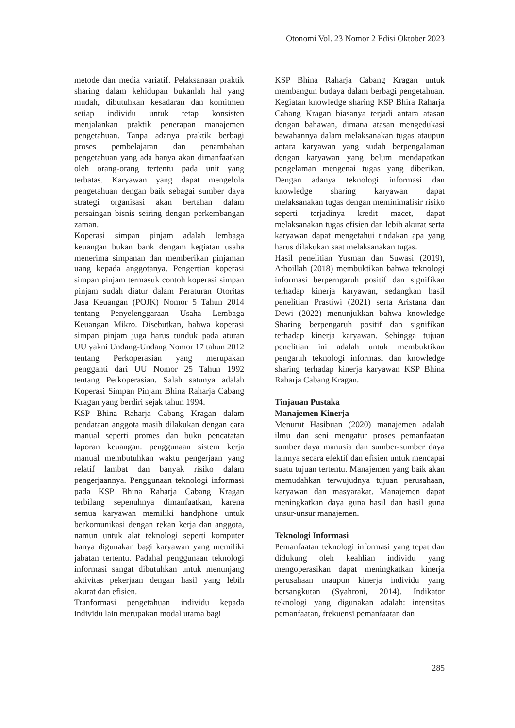Otonomi Vol. 23 Nomor 2 Edisi Oktober 2023
metode dan media variatif. Pelaksanaan praktik sharing dalam kehidupan bukanlah hal yang mudah, dibutuhkan kesadaran dan komitmen setiap individu untuk tetap konsisten menjalankan praktik penerapan manajemen pengetahuan. Tanpa adanya praktik berbagi proses pembelajaran dan penambahan pengetahuan yang ada hanya akan dimanfaatkan oleh orang-orang tertentu pada unit yang terbatas. Karyawan yang dapat mengelola pengetahuan dengan baik sebagai sumber daya strategi organisasi akan bertahan dalam persaingan bisnis seiring dengan perkembangan zaman.
Koperasi simpan pinjam adalah lembaga keuangan bukan bank dengam kegiatan usaha menerima simpanan dan memberikan pinjaman uang kepada anggotanya. Pengertian koperasi simpan pinjam termasuk contoh koperasi simpan pinjam sudah diatur dalam Peraturan Otoritas Jasa Keuangan (POJK) Nomor 5 Tahun 2014 tentang Penyelenggaraan Usaha Lembaga Keuangan Mikro. Disebutkan, bahwa koperasi simpan pinjam juga harus tunduk pada aturan UU yakni Undang-Undang Nomor 17 tahun 2012 tentang Perkoperasian yang merupakan pengganti dari UU Nomor 25 Tahun 1992 tentang Perkoperasian. Salah satunya adalah Koperasi Simpan Pinjam Bhina Raharja Cabang Kragan yang berdiri sejak tahun 1994.
KSP Bhina Raharja Cabang Kragan dalam pendataan anggota masih dilakukan dengan cara manual seperti promes dan buku pencatatan laporan keuangan. penggunaan sistem kerja manual membutuhkan waktu pengerjaan yang relatif lambat dan banyak risiko dalam pengerjaannya. Penggunaan teknologi informasi pada KSP Bhina Raharja Cabang Kragan terbilang sepenuhnya dimanfaatkan, karena semua karyawan memiliki handphone untuk berkomunikasi dengan rekan kerja dan anggota, namun untuk alat teknologi seperti komputer hanya digunakan bagi karyawan yang memiliki jabatan tertentu. Padahal penggunaan teknologi informasi sangat dibutuhkan untuk menunjang aktivitas pekerjaan dengan hasil yang lebih akurat dan efisien.
Tranformasi pengetahuan individu kepada individu lain merupakan modal utama bagi
KSP Bhina Raharja Cabang Kragan untuk membangun budaya dalam berbagi pengetahuan. Kegiatan knowledge sharing KSP Bhira Raharja Cabang Kragan biasanya terjadi antara atasan dengan bahawan, dimana atasan mengedukasi bawahannya dalam melaksanakan tugas ataupun antara karyawan yang sudah berpengalaman dengan karyawan yang belum mendapatkan pengelaman mengenai tugas yang diberikan. Dengan adanya teknologi informasi dan knowledge sharing karyawan dapat melaksanakan tugas dengan meminimalisir risiko seperti terjadinya kredit macet, dapat melaksanakan tugas efisien dan lebih akurat serta karyawan dapat mengetahui tindakan apa yang harus dilakukan saat melaksanakan tugas.
Hasil penelitian Yusman dan Suwasi (2019), Athoillah (2018) membuktikan bahwa teknologi informasi berperngaruh positif dan signifikan terhadap kinerja karyawan, sedangkan hasil penelitian Prastiwi (2021) serta Aristana dan Dewi (2022) menunjukkan bahwa knowledge Sharing berpengaruh positif dan signifikan terhadap kinerja karyawan. Sehingga tujuan penelitian ini adalah untuk membuktikan pengaruh teknologi informasi dan knowledge sharing terhadap kinerja karyawan KSP Bhina Raharja Cabang Kragan.
Tinjauan Pustaka
Manajemen Kinerja
Menurut Hasibuan (2020) manajemen adalah ilmu dan seni mengatur proses pemanfaatan sumber daya manusia dan sumber-sumber daya lainnya secara efektif dan efisien untuk mencapai suatu tujuan tertentu. Manajemen yang baik akan memudahkan terwujudnya tujuan perusahaan, karyawan dan masyarakat. Manajemen dapat meningkatkan daya guna hasil dan hasil guna unsur-unsur manajemen.
Teknologi Informasi
Pemanfaatan teknologi informasi yang tepat dan didukung oleh keahlian individu yang mengoperasikan dapat meningkatkan kinerja perusahaan maupun kinerja individu yang bersangkutan (Syahroni, 2014). Indikator teknologi yang digunakan adalah: intensitas pemanfaatan, frekuensi pemanfaatan dan
285